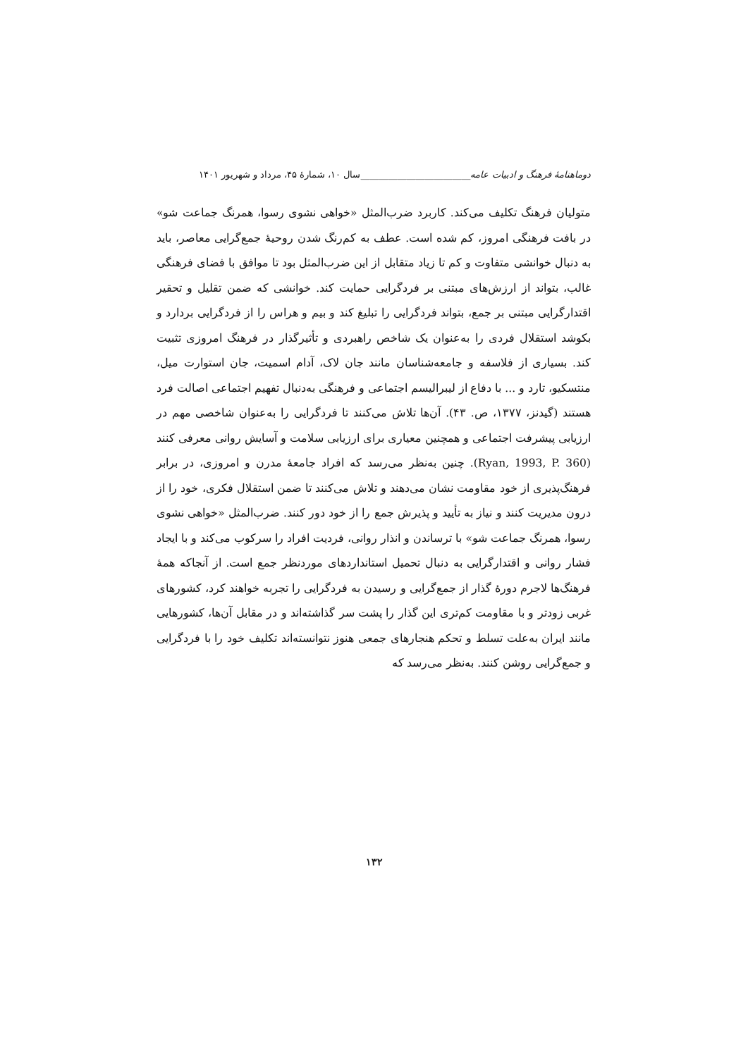دوماهنامهٔ فرهنگ و ادبیات عامه________________________سال ۱۰، شمارهٔ ۴۵، مرداد و شهریور ۱۴۰۱
متولیان فرهنگ تکلیف می‌کند. کاربرد ضرب‌المثل «خواهی نشوی رسوا، همرنگ جماعت شو» در بافت فرهنگی امروز، کم شده است. عطف به کم‌رنگ شدن روحیهٔ جمع‌گرایی معاصر، باید به دنبال خوانشی متفاوت و کم تا زیاد متقابل از این ضرب‌المثل بود تا موافق با فضای فرهنگی غالب، بتواند از ارزش‌های مبتنی بر فردگرایی حمایت کند. خوانشی که ضمن تقلیل و تحقیر اقتدارگرایی مبتنی بر جمع، بتواند فردگرایی را تبلیغ کند و بیم و هراس را از فردگرایی بردارد و بکوشد استقلال فردی را به‌عنوان یک شاخص راهبردی و تأثیرگذار در فرهنگ امروزی تثبیت کند. بسیاری از فلاسفه و جامعه‌شناسان مانند جان لاک، آدام اسمیت، جان استوارت میل، منتسکیو، تارد و ... با دفاع از لیبرالیسم اجتماعی و فرهنگی به‌دنبال تفهیم اجتماعی اصالت فرد هستند (گیدنز، ۱۳۷۷، ص. ۴۳). آن‌ها تلاش می‌کنند تا فردگرایی را به‌عنوان شاخصی مهم در ارزیابی پیشرفت اجتماعی و همچنین معیاری برای ارزیابی سلامت و آسایش روانی معرفی کنند (Ryan, 1993, P. 360). چنین به‌نظر می‌رسد که افراد جامعهٔ مدرن و امروزی، در برابر فرهنگ‌پذیری از خود مقاومت نشان می‌دهند و تلاش می‌کنند تا ضمن استقلال فکری، خود را از درون مدیریت کنند و نیاز به تأیید و پذیرش جمع را از خود دور کنند. ضرب‌المثل «خواهی نشوی رسوا، همرنگ جماعت شو» با ترساندن و انذار روانی، فردیت افراد را سرکوب می‌کند و با ایجاد فشار روانی و اقتدارگرایی به دنبال تحمیل استانداردهای موردنظر جمع است. از آنجاکه همهٔ فرهنگ‌ها لاجرم دورهٔ گذار از جمع‌گرایی و رسیدن به فردگرایی را تجربه خواهند کرد، کشورهای غربی زودتر و با مقاومت کم‌تری این گذار را پشت سر گذاشته‌اند و در مقابل آن‌ها، کشورهایی مانند ایران به‌علت تسلط و تحکم هنجارهای جمعی هنوز نتوانسته‌اند تکلیف خود را با فردگرایی و جمع‌گرایی روشن کنند. به‌نظر می‌رسد که
۱۳۲